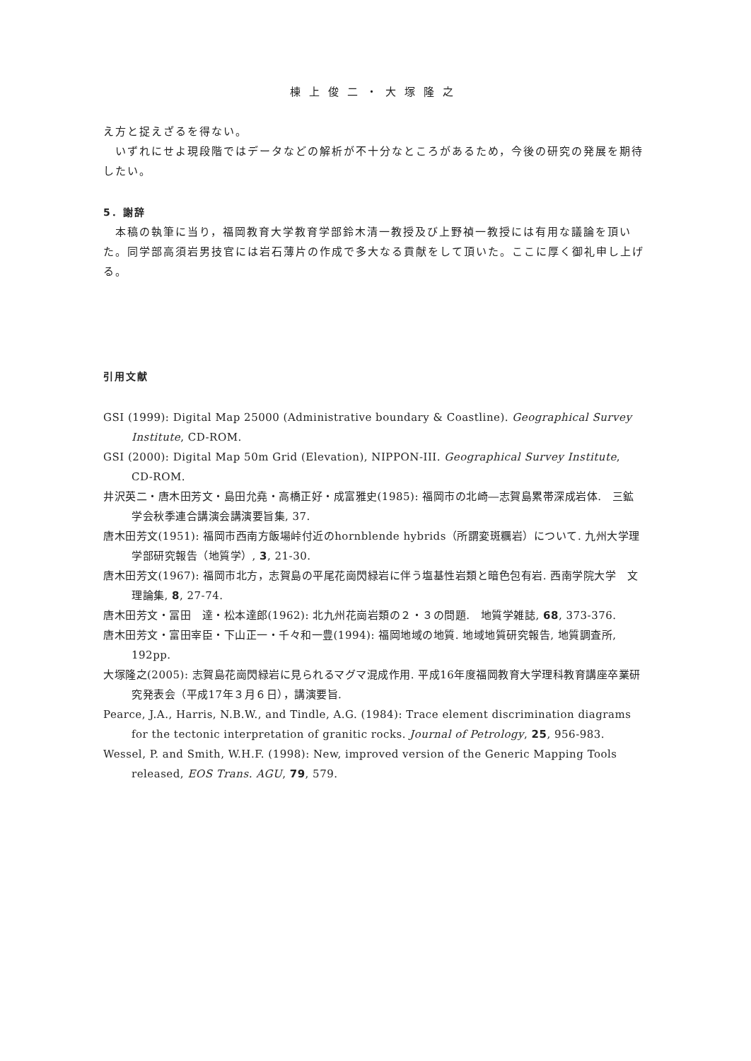棟上俊二・大塚隆之
え方と捉えざるを得ない。
　いずれにせよ現段階ではデータなどの解析が不十分なところがあるため，今後の研究の発展を期待したい。
5．謝辞
　本稿の執筆に当り，福岡教育大学教育学部鈴木清一教授及び上野禎一教授には有用な議論を頂いた。同学部高須岩男技官には岩石薄片の作成で多大なる貢献をして頂いた。ここに厚く御礼申し上げる。
引用文献
GSI (1999): Digital Map 25000 (Administrative boundary & Coastline). Geographical Survey Institute, CD-ROM.
GSI (2000): Digital Map 50m Grid (Elevation), NIPPON-III. Geographical Survey Institute, CD-ROM.
井沢英二・唐木田芳文・島田允堯・高橋正好・成富雅史(1985): 福岡市の北崎―志賀島累帯深成岩体.　三鉱学会秋季連合講演会講演要旨集, 37.
唐木田芳文(1951): 福岡市西南方飯場峠付近のhornblende hybrids（所謂変斑糲岩）について. 九州大学理学部研究報告（地質学）, 3, 21-30.
唐木田芳文(1967): 福岡市北方，志賀島の平尾花崗閃緑岩に伴う塩基性岩類と暗色包有岩. 西南学院大学　文理論集, 8, 27-74.
唐木田芳文・冨田　達・松本達郎(1962): 北九州花崗岩類の２・３の問題.　地質学雑誌, 68, 373-376.
唐木田芳文・富田宰臣・下山正一・千々和一豊(1994): 福岡地域の地質. 地域地質研究報告, 地質調査所, 192pp.
大塚隆之(2005): 志賀島花崗閃緑岩に見られるマグマ混成作用. 平成16年度福岡教育大学理科教育講座卒業研究発表会（平成17年３月６日），講演要旨.
Pearce, J.A., Harris, N.B.W., and Tindle, A.G. (1984): Trace element discrimination diagrams for the tectonic interpretation of granitic rocks. Journal of Petrology, 25, 956-983.
Wessel, P. and Smith, W.H.F. (1998): New, improved version of the Generic Mapping Tools released, EOS Trans. AGU, 79, 579.